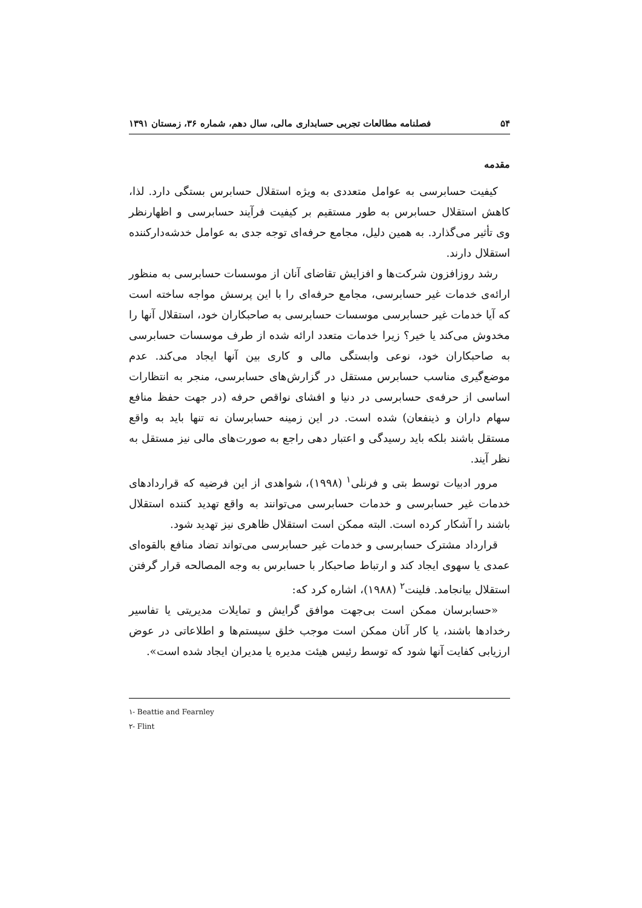۵۴ فصلنامه مطالعات تجربی حسابداری مالی، سال دهم، شماره ۳۶، زمستان ۱۳۹۱
مقدمه
کیفیت حسابرسی به عوامل متعددی به ویژه استقلال حسابرس بستگی دارد. لذا، کاهش استقلال حسابرس به طور مستقیم بر کیفیت فرآیند حسابرسی و اظهارنظر وی تأثیر می‌گذارد. به همین دلیل، مجامع حرفه‌ای توجه جدی به عوامل خدشه‌دارکننده استقلال دارند.
رشد روزافزون شرکت‌ها و افزایش تقاضای آنان از موسسات حسابرسی به منظور ارائه‌ی خدمات غیر حسابرسی، مجامع حرفه‌ای را با این پرسش مواجه ساخته است که آیا خدمات غیر حسابرسی موسسات حسابرسی به صاحبکاران خود، استقلال آنها را مخدوش می‌کند یا خیر؟ زیرا خدمات متعدد ارائه شده از طرف موسسات حسابرسی به صاحبکاران خود، نوعی وابستگی مالی و کاری بین آنها ایجاد می‌کند. عدم موضع‌گیری مناسب حسابرس مستقل در گزارش‌های حسابرسی، منجر به انتظارات اساسی از حرفه‌ی حسابرسی در دنیا و افشای نواقص حرفه (در جهت حفظ منافع سهام داران و ذینفعان) شده است. در این زمینه حسابرسان نه تنها باید به واقع مستقل باشند بلکه باید رسیدگی و اعتبار دهی راجع به صورت‌های مالی نیز مستقل به نظر آیند.
مرور ادبیات توسط بتی و فرنلی<sup>۱</sup> (۱۹۹۸)، شواهدی از این فرضیه که قراردادهای خدمات غیر حسابرسی و خدمات حسابرسی می‌توانند به واقع تهدید کننده استقلال باشند را آشکار کرده است. البته ممکن است استقلال ظاهری نیز تهدید شود.
قرارداد مشترک حسابرسی و خدمات غیر حسابرسی می‌تواند تضاد منافع بالقوه‌ای عمدی یا سهوی ایجاد کند و ارتباط صاحبکار با حسابرس به وجه المصالحه قرار گرفتن استقلال بیانجامد. فلینت<sup>۲</sup> (۱۹۸۸)، اشاره کرد که:
«حسابرسان ممکن است بی‌جهت موافق گرایش و تمایلات مدیریتی یا تفاسیر رخدادها باشند، یا کار آنان ممکن است موجب خلق سیستم‌ها و اطلاعاتی در عوض ارزیابی کفایت آنها شود که توسط رئیس هیئت مدیره یا مدیران ایجاد شده است».
۱- Beattie and Fearnley
۲- Flint